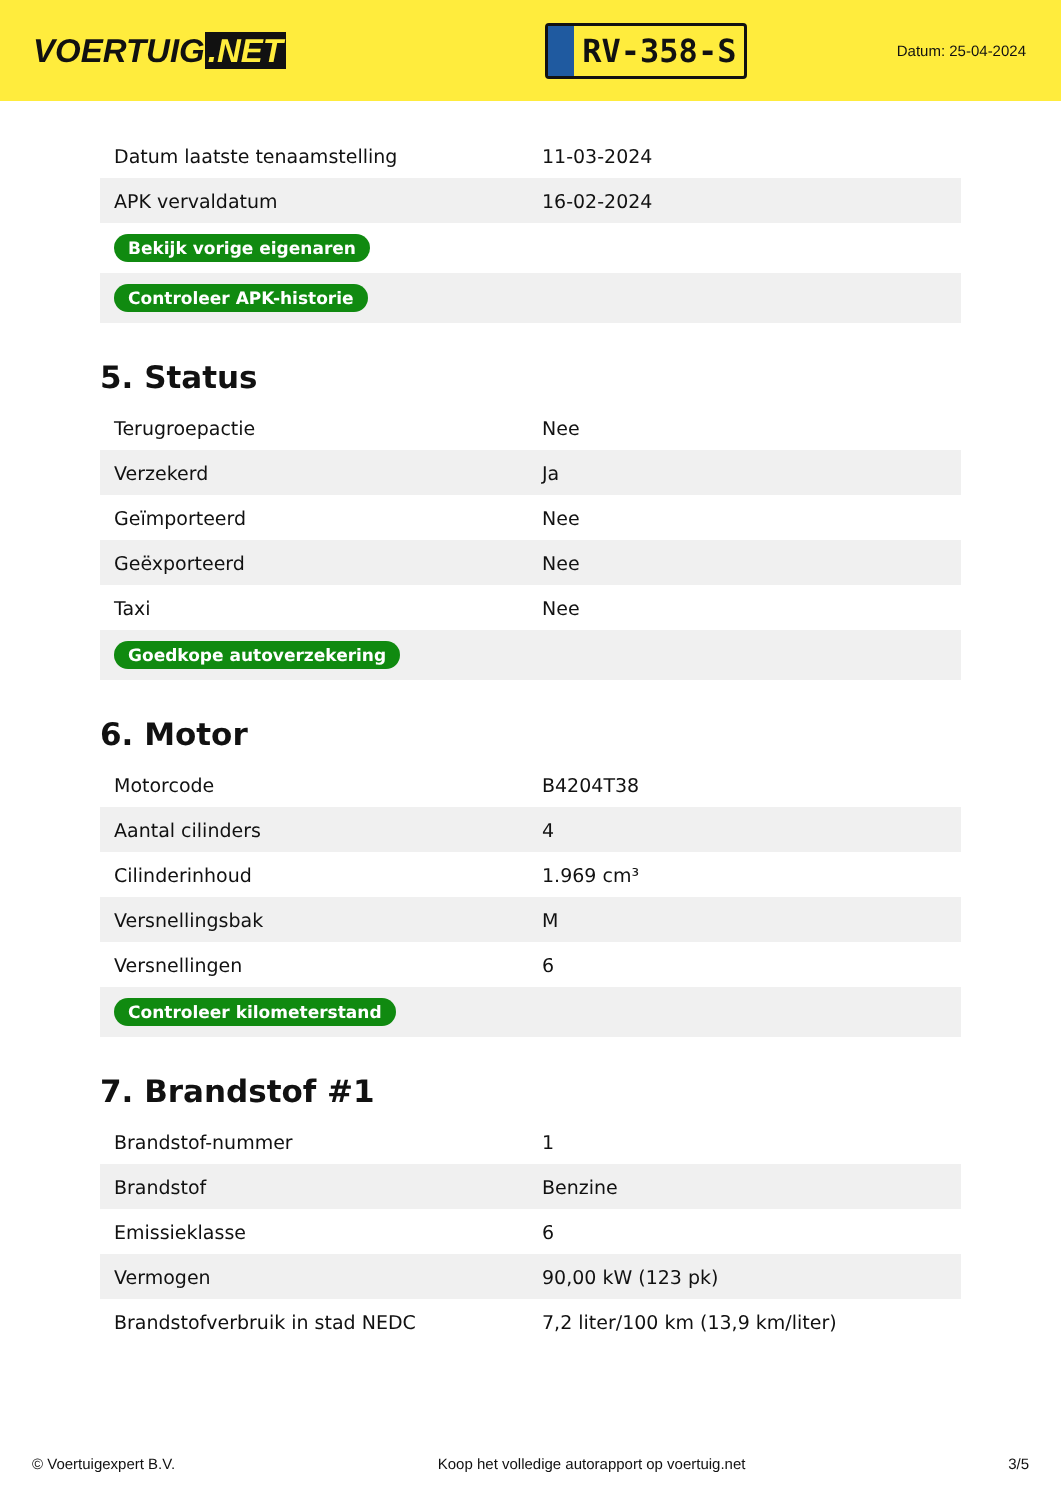VOERTUIG.NET
RV-358-S
Datum: 25-04-2024
| Datum laatste tenaamstelling | 11-03-2024 |
| APK vervaldatum | 16-02-2024 |
| Bekijk vorige eigenaren | |
| Controleer APK-historie | |
5. Status
| Terugroepactie | Nee |
| Verzekerd | Ja |
| Geïmporteerd | Nee |
| Geëxporteerd | Nee |
| Taxi | Nee |
| Goedkope autoverzekering | |
6. Motor
| Motorcode | B4204T38 |
| Aantal cilinders | 4 |
| Cilinderinhoud | 1.969 cm³ |
| Versnellingsbak | M |
| Versnellingen | 6 |
| Controleer kilometerstand | |
7. Brandstof #1
| Brandstof-nummer | 1 |
| Brandstof | Benzine |
| Emissieklasse | 6 |
| Vermogen | 90,00 kW (123 pk) |
| Brandstofverbruik in stad NEDC | 7,2 liter/100 km (13,9 km/liter) |
© Voertuigexpert B.V. Koop het volledige autorapport op voertuig.net 3/5